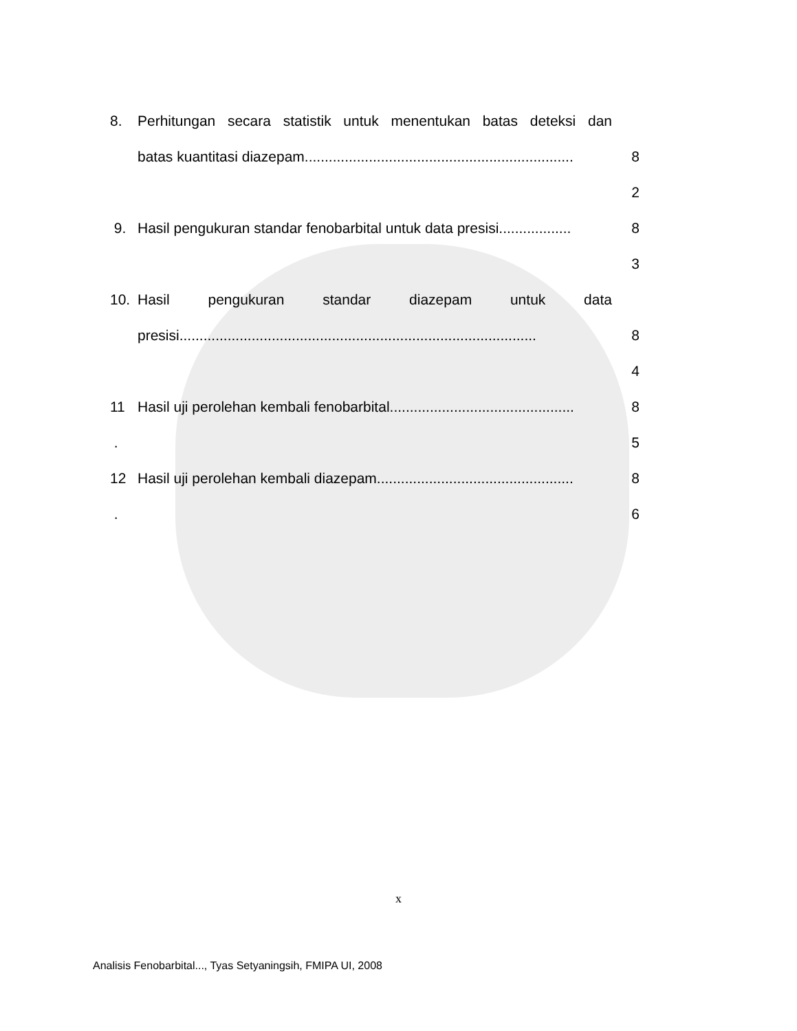8. Perhitungan secara statistik untuk menentukan batas deteksi dan
batas kuantitasi diazepam................................................................... 8
2
9. Hasil pengukuran standar fenobarbital untuk data presisi.................. 8
3
10. Hasil pengukuran standar diazepam untuk data
presisi......................................................................................... 8
4
11 Hasil uji perolehan kembali fenobarbital.............................................. 8
. 5
12 Hasil uji perolehan kembali diazepam................................................. 8
. 6
x
Analisis Fenobarbital..., Tyas Setyaningsih, FMIPA UI, 2008